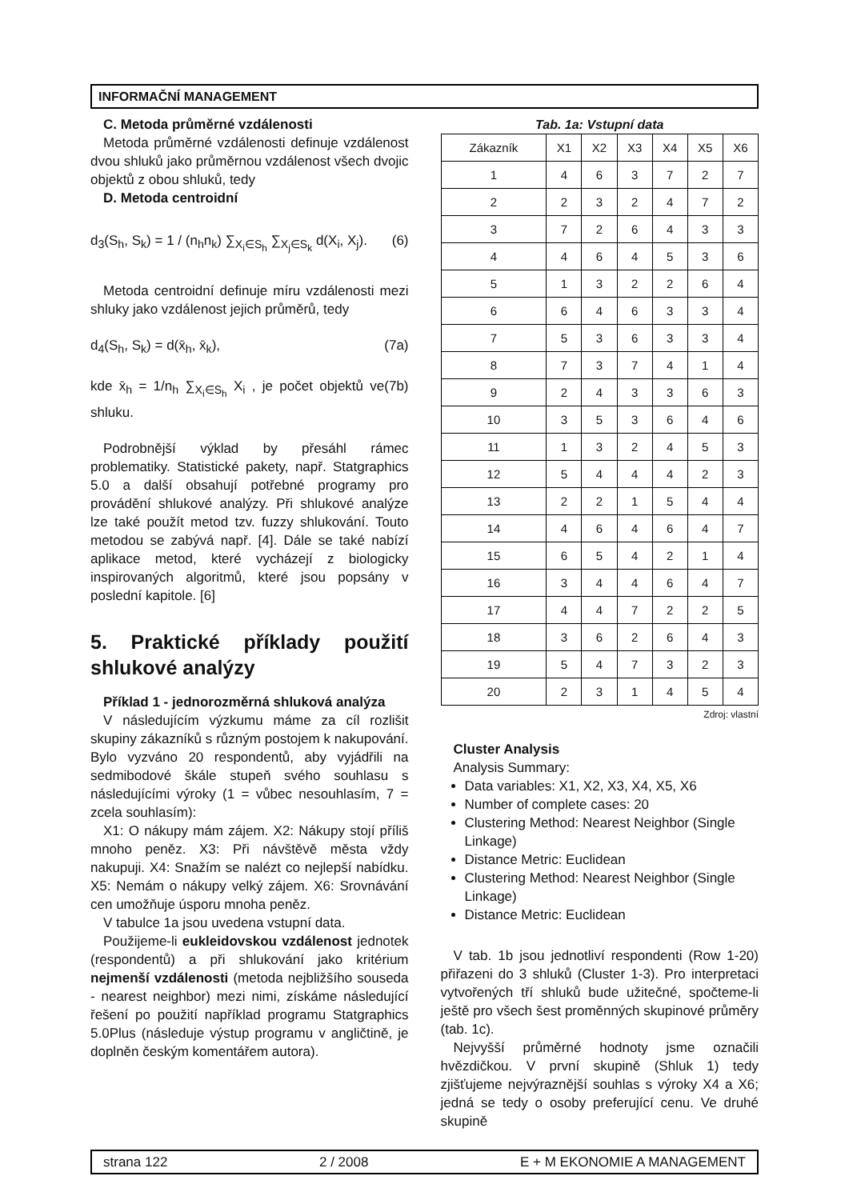INFORMAČNÍ MANAGEMENT
C. Metoda průměrné vzdálenosti
Metoda průměrné vzdálenosti definuje vzdálenost dvou shluků jako průměrnou vzdálenost všech dvojic objektů z obou shluků, tedy
D. Metoda centroidní
d<sub>3</sub>(S<sub>h</sub>, S<sub>k</sub>) = 1 / (n<sub>h</sub>n<sub>k</sub>) ∑<sub>X<sub>i</sub>∈S<sub>h</sub></sub> ∑<sub>X<sub>j</sub>∈S<sub>k</sub></sub> d(X<sub>i</sub>, X<sub>j</sub>). (6)
Metoda centroidní definuje míru vzdálenosti mezi shluky jako vzdálenost jejich průměrů, tedy
d<sub>4</sub>(S<sub>h</sub>, S<sub>k</sub>) = d(x̄<sub>h</sub>, x̄<sub>k</sub>), (7a)
kde x̄<sub>h</sub> = 1/n<sub>h</sub> ∑<sub>X<sub>i</sub>∈S<sub>h</sub></sub> X<sub>i</sub> , je počet objektů ve shluku. (7b)
Podrobnější výklad by přesáhl rámec problematiky. Statistické pakety, např. Statgraphics 5.0 a další obsahují potřebné programy pro provádění shlukové analýzy. Při shlukové analýze lze také použít metod tzv. fuzzy shlukování. Touto metodou se zabývá např. [4]. Dále se také nabízí aplikace metod, které vycházejí z biologicky inspirovaných algoritmů, které jsou popsány v poslední kapitole. [6]
5. Praktické příklady použití shlukové analýzy
Příklad 1 - jednorozměrná shluková analýza
V následujícím výzkumu máme za cíl rozlišit skupiny zákazníků s různým postojem k nakupování. Bylo vyzváno 20 respondentů, aby vyjádřili na sedmibodové škále stupeň svého souhlasu s následujícími výroky (1 = vůbec nesouhlasím, 7 = zcela souhlasím):
X1: O nákupy mám zájem. X2: Nákupy stojí příliš mnoho peněz. X3: Při návštěvě města vždy nakupuji. X4: Snažím se nalézt co nejlepší nabídku. X5: Nemám o nákupy velký zájem. X6: Srovnávání cen umožňuje úsporu mnoha peněz.
V tabulce 1a jsou uvedena vstupní data.
Použijeme-li eukleidovskou vzdálenost jednotek (respondentů) a při shlukování jako kritérium nejmenší vzdálenosti (metoda nejbližšího souseda - nearest neighbor) mezi nimi, získáme následující řešení po použití například programu Statgraphics 5.0Plus (následuje výstup programu v angličtině, je doplněn českým komentářem autora).
Tab. 1a: Vstupní data
| Zákazník | X1 | X2 | X3 | X4 | X5 | X6 |
| --- | --- | --- | --- | --- | --- | --- |
| 1 | 4 | 6 | 3 | 7 | 2 | 7 |
| 2 | 2 | 3 | 2 | 4 | 7 | 2 |
| 3 | 7 | 2 | 6 | 4 | 3 | 3 |
| 4 | 4 | 6 | 4 | 5 | 3 | 6 |
| 5 | 1 | 3 | 2 | 2 | 6 | 4 |
| 6 | 6 | 4 | 6 | 3 | 3 | 4 |
| 7 | 5 | 3 | 6 | 3 | 3 | 4 |
| 8 | 7 | 3 | 7 | 4 | 1 | 4 |
| 9 | 2 | 4 | 3 | 3 | 6 | 3 |
| 10 | 3 | 5 | 3 | 6 | 4 | 6 |
| 11 | 1 | 3 | 2 | 4 | 5 | 3 |
| 12 | 5 | 4 | 4 | 4 | 2 | 3 |
| 13 | 2 | 2 | 1 | 5 | 4 | 4 |
| 14 | 4 | 6 | 4 | 6 | 4 | 7 |
| 15 | 6 | 5 | 4 | 2 | 1 | 4 |
| 16 | 3 | 4 | 4 | 6 | 4 | 7 |
| 17 | 4 | 4 | 7 | 2 | 2 | 5 |
| 18 | 3 | 6 | 2 | 6 | 4 | 3 |
| 19 | 5 | 4 | 7 | 3 | 2 | 3 |
| 20 | 2 | 3 | 1 | 4 | 5 | 4 |
Zdroj: vlastní
Cluster Analysis
Analysis Summary:
Data variables: X1, X2, X3, X4, X5, X6
Number of complete cases: 20
Clustering Method: Nearest Neighbor (Single Linkage)
Distance Metric: Euclidean
Clustering Method: Nearest Neighbor (Single Linkage)
Distance Metric: Euclidean
V tab. 1b jsou jednotliví respondenti (Row 1-20) přiřazeni do 3 shluků (Cluster 1-3). Pro interpretaci vytvořených tří shluků bude užitečné, spočteme-li ještě pro všech šest proměnných skupinové průměry (tab. 1c).
Nejvyšší průměrné hodnoty jsme označili hvězdičkou. V první skupině (Shluk 1) tedy zjišťujeme nejvýraznější souhlas s výroky X4 a X6; jedná se tedy o osoby preferující cenu. Ve druhé skupině
strana 122 2 / 2008 E + M EKONOMIE A MANAGEMENT